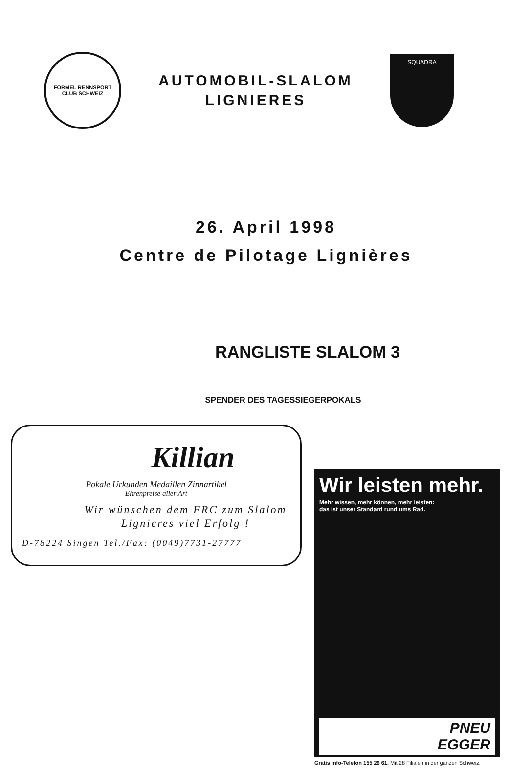FORMEL RENNSPORT CLUB SCHWEIZ
AUTOMOBIL-SLALOM
LIGNIERES
SQUADRA
26. April 1998
Centre de Pilotage Lignières
RANGLISTE SLALOM 3
SPENDER DES TAGESSIEGERPOKALS
Killian
Pokale Urkunden Medaillen Zinnartikel
Ehrenpreise aller Art
Wir wünschen dem FRC zum Slalom Lignieres viel Erfolg !
D-78224 Singen Tel./Fax: (0049)7731-27777
Wir leisten mehr.
Mehr wissen, mehr können, mehr leisten:
das ist unser Standard rund ums Rad.
PNEU
EGGER
Gratis Info-Telefon 155 26 61. Mit 28 Filialen in der ganzen Schweiz.